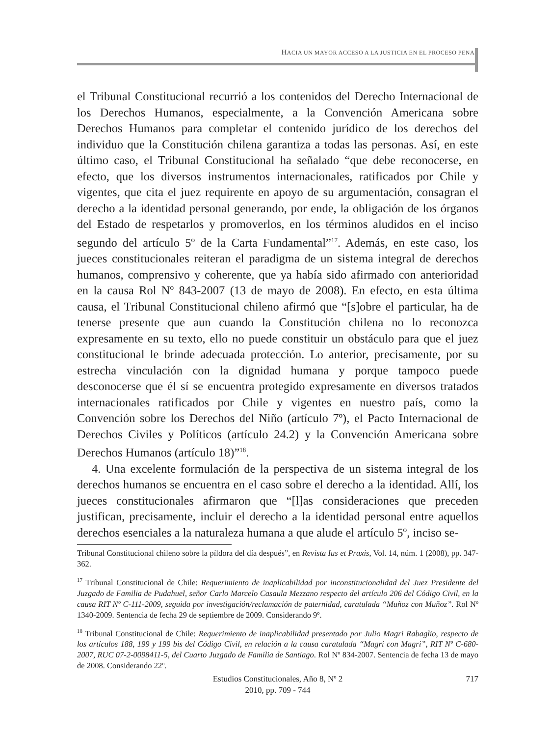HACIA UN MAYOR ACCESO A LA JUSTICIA EN EL PROCESO PENAL
el Tribunal Constitucional recurrió a los contenidos del Derecho Internacional de los Derechos Humanos, especialmente, a la Convención Americana sobre Derechos Humanos para completar el contenido jurídico de los derechos del individuo que la Constitución chilena garantiza a todas las personas. Así, en este último caso, el Tribunal Constitucional ha señalado “que debe reconocerse, en efecto, que los diversos instrumentos internacionales, ratificados por Chile y vigentes, que cita el juez requirente en apoyo de su argumentación, consagran el derecho a la identidad personal generando, por ende, la obligación de los órganos del Estado de respetarlos y promoverlos, en los términos aludidos en el inciso segundo del artículo 5º de la Carta Fundamental”<sup>17</sup>. Además, en este caso, los jueces constitucionales reiteran el paradigma de un sistema integral de derechos humanos, comprensivo y coherente, que ya había sido afirmado con anterioridad en la causa Rol Nº 843-2007 (13 de mayo de 2008). En efecto, en esta última causa, el Tribunal Constitucional chileno afirmó que “[s]obre el particular, ha de tenerse presente que aun cuando la Constitución chilena no lo reconozca expresamente en su texto, ello no puede constituir un obstáculo para que el juez constitucional le brinde adecuada protección. Lo anterior, precisamente, por su estrecha vinculación con la dignidad humana y porque tampoco puede desconocerse que él sí se encuentra protegido expresamente en diversos tratados internacionales ratificados por Chile y vigentes en nuestro país, como la Convención sobre los Derechos del Niño (artículo 7º), el Pacto Internacional de Derechos Civiles y Políticos (artículo 24.2) y la Convención Americana sobre Derechos Humanos (artículo 18)”<sup>18</sup>.
4. Una excelente formulación de la perspectiva de un sistema integral de los derechos humanos se encuentra en el caso sobre el derecho a la identidad. Allí, los jueces constitucionales afirmaron que “[l]as consideraciones que preceden justifican, precisamente, incluir el derecho a la identidad personal entre aquellos derechos esenciales a la naturaleza humana a que alude el artículo 5º, inciso se-
Tribunal Constitucional chileno sobre la píldora del día después”, en Revista Ius et Praxis, Vol. 14, núm. 1 (2008), pp. 347- 362.
<sup>17</sup> Tribunal Constitucional de Chile: Requerimiento de inaplicabilidad por inconstitucionalidad del Juez Presidente del Juzgado de Familia de Pudahuel, señor Carlo Marcelo Casaula Mezzano respecto del artículo 206 del Código Civil, en la causa RIT Nº C-111-2009, seguida por investigación/reclamación de paternidad, caratulada “Muñoz con Muñoz”. Rol Nº 1340-2009. Sentencia de fecha 29 de septiembre de 2009. Considerando 9º.
<sup>18</sup> Tribunal Constitucional de Chile: Requerimiento de inaplicabilidad presentado por Julio Magri Rabaglio, respecto de los artículos 188, 199 y 199 bis del Código Civil, en relación a la causa caratulada “Magri con Magri”, RIT Nº C-680-2007, RUC 07-2-0098411-5, del Cuarto Juzgado de Familia de Santiago. Rol Nº 834-2007. Sentencia de fecha 13 de mayo de 2008. Considerando 22º.
Estudios Constitucionales, Año 8, Nº 2
2010, pp. 709 - 744
717